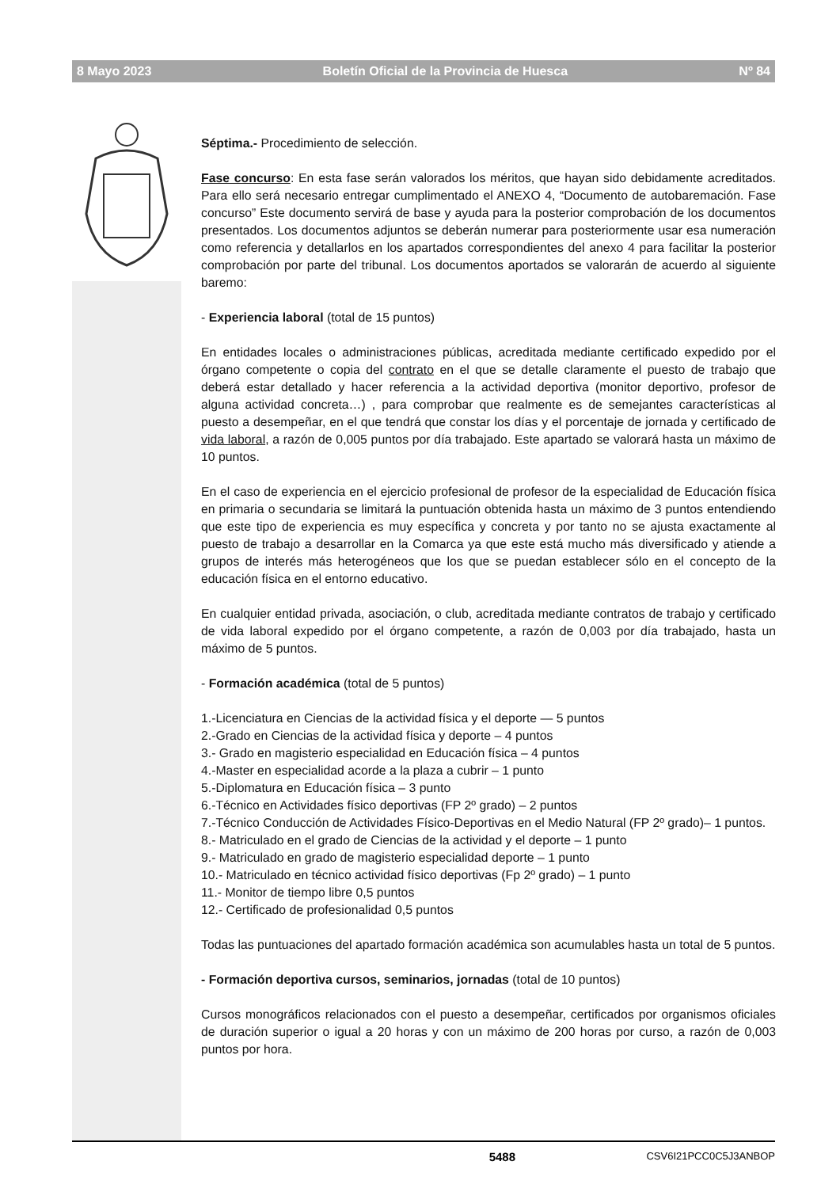8 Mayo 2023 Boletín Oficial de la Provincia de Huesca Nº 84
Séptima.- Procedimiento de selección.
Fase concurso: En esta fase serán valorados los méritos, que hayan sido debidamente acreditados. Para ello será necesario entregar cumplimentado el ANEXO 4, “Documento de autobaremación. Fase concurso” Este documento servirá de base y ayuda para la posterior comprobación de los documentos presentados. Los documentos adjuntos se deberán numerar para posteriormente usar esa numeración como referencia y detallarlos en los apartados correspondientes del anexo 4 para facilitar la posterior comprobación por parte del tribunal. Los documentos aportados se valorarán de acuerdo al siguiente baremo:
- Experiencia laboral (total de 15 puntos)
En entidades locales o administraciones públicas, acreditada mediante certificado expedido por el órgano competente o copia del contrato en el que se detalle claramente el puesto de trabajo que deberá estar detallado y hacer referencia a la actividad deportiva (monitor deportivo, profesor de alguna actividad concreta…) , para comprobar que realmente es de semejantes características al puesto a desempeñar, en el que tendrá que constar los días y el porcentaje de jornada y certificado de vida laboral, a razón de 0,005 puntos por día trabajado. Este apartado se valorará hasta un máximo de 10 puntos.
En el caso de experiencia en el ejercicio profesional de profesor de la especialidad de Educación física en primaria o secundaria se limitará la puntuación obtenida hasta un máximo de 3 puntos entendiendo que este tipo de experiencia es muy específica y concreta y por tanto no se ajusta exactamente al puesto de trabajo a desarrollar en la Comarca ya que este está mucho más diversificado y atiende a grupos de interés más heterogéneos que los que se puedan establecer sólo en el concepto de la educación física en el entorno educativo.
En cualquier entidad privada, asociación, o club, acreditada mediante contratos de trabajo y certificado de vida laboral expedido por el órgano competente, a razón de 0,003 por día trabajado, hasta un máximo de 5 puntos.
- Formación académica (total de 5 puntos)
1.-Licenciatura en Ciencias de la actividad física y el deporte — 5 puntos
2.-Grado en Ciencias de la actividad física y deporte – 4 puntos
3.- Grado en magisterio especialidad en Educación física – 4 puntos
4.-Master en especialidad acorde a la plaza a cubrir – 1 punto
5.-Diplomatura en Educación física – 3 punto
6.-Técnico en Actividades físico deportivas (FP 2º grado) – 2 puntos
7.-Técnico Conducción de Actividades Físico-Deportivas en el Medio Natural (FP 2º grado)– 1 puntos.
8.- Matriculado en el grado de Ciencias de la actividad y el deporte – 1 punto
9.- Matriculado en grado de magisterio especialidad deporte – 1 punto
10.- Matriculado en técnico actividad físico deportivas (Fp 2º grado) – 1 punto
11.- Monitor de tiempo libre 0,5 puntos
12.- Certificado de profesionalidad 0,5 puntos
Todas las puntuaciones del apartado formación académica son acumulables hasta un total de 5 puntos.
- Formación deportiva cursos, seminarios, jornadas (total de 10 puntos)
Cursos monográficos relacionados con el puesto a desempeñar, certificados por organismos oficiales de duración superior o igual a 20 horas y con un máximo de 200 horas por curso, a razón de 0,003 puntos por hora.
5488 CSV6I21PCC0C5J3ANBOP